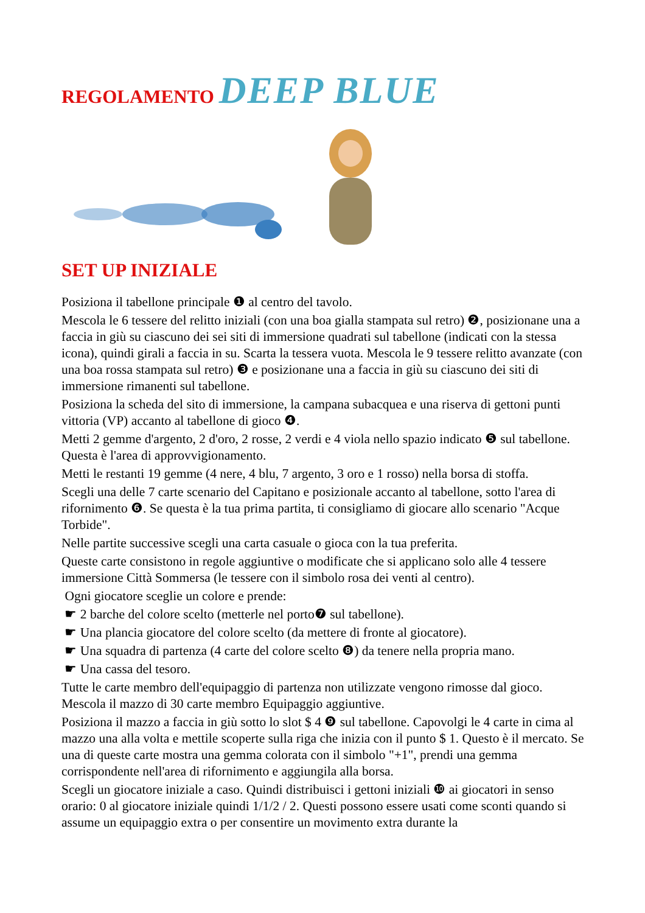REGOLAMENTO DEEP BLUE
SET UP INIZIALE
Posiziona il tabellone principale ❶ al centro del tavolo.
Mescola le 6 tessere del relitto iniziali (con una boa gialla stampata sul retro) ❷, posizionane una a faccia in giù su ciascuno dei sei siti di immersione quadrati sul tabellone (indicati con la stessa icona), quindi girali a faccia in su. Scarta la tessera vuota. Mescola le 9 tessere relitto avanzate (con una boa rossa stampata sul retro) ❸ e posizionane una a faccia in giù su ciascuno dei siti di immersione rimanenti sul tabellone.
Posiziona la scheda del sito di immersione, la campana subacquea e una riserva di gettoni punti vittoria (VP) accanto al tabellone di gioco ❹.
Metti 2 gemme d'argento, 2 d'oro, 2 rosse, 2 verdi e 4 viola nello spazio indicato ❺ sul tabellone. Questa è l'area di approvvigionamento.
Metti le restanti 19 gemme (4 nere, 4 blu, 7 argento, 3 oro e 1 rosso) nella borsa di stoffa.
Scegli una delle 7 carte scenario del Capitano e posizionale accanto al tabellone, sotto l'area di rifornimento ❻. Se questa è la tua prima partita, ti consigliamo di giocare allo scenario "Acque Torbide".
Nelle partite successive scegli una carta casuale o gioca con la tua preferita.
Queste carte consistono in regole aggiuntive o modificate che si applicano solo alle 4 tessere immersione Città Sommersa (le tessere con il simbolo rosa dei venti al centro).
Ogni giocatore sceglie un colore e prende:
☛ 2 barche del colore scelto (metterle nel porto❼ sul tabellone).
☛ Una plancia giocatore del colore scelto (da mettere di fronte al giocatore).
☛ Una squadra di partenza (4 carte del colore scelto ❽) da tenere nella propria mano.
☛ Una cassa del tesoro.
Tutte le carte membro dell'equipaggio di partenza non utilizzate vengono rimosse dal gioco. Mescola il mazzo di 30 carte membro Equipaggio aggiuntive.
Posiziona il mazzo a faccia in giù sotto lo slot $ 4 ❾ sul tabellone. Capovolgi le 4 carte in cima al mazzo una alla volta e mettile scoperte sulla riga che inizia con il punto $ 1. Questo è il mercato. Se una di queste carte mostra una gemma colorata con il simbolo "+1", prendi una gemma corrispondente nell'area di rifornimento e aggiungila alla borsa.
Scegli un giocatore iniziale a caso. Quindi distribuisci i gettoni iniziali ❿ ai giocatori in senso orario: 0 al giocatore iniziale quindi 1/1/2 / 2. Questi possono essere usati come sconti quando si assume un equipaggio extra o per consentire un movimento extra durante la